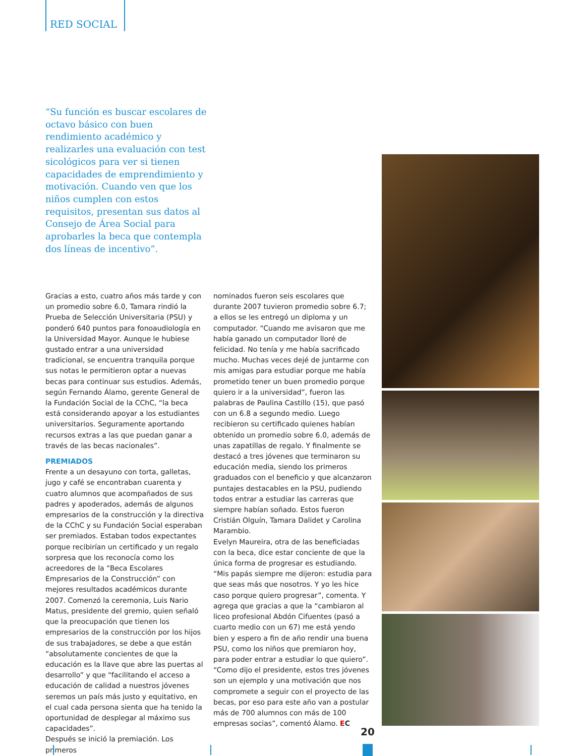RED SOCIAL
“Su función es buscar escolares de octavo básico con buen rendimiento académico y realizarles una evaluación con test sicológicos para ver si tienen capacidades de emprendimiento y motivación. Cuando ven que los niños cumplen con estos requisitos, presentan sus datos al Consejo de Área Social para aprobarles la beca que contempla dos líneas de incentivo”.
Gracias a esto, cuatro años más tarde y con un promedio sobre 6.0, Tamara rindió la Prueba de Selección Universitaria (PSU) y ponderó 640 puntos para fonoaudiología en la Universidad Mayor. Aunque le hubiese gustado entrar a una universidad tradicional, se encuentra tranquila porque sus notas le permitieron optar a nuevas becas para continuar sus estudios. Además, según Fernando Álamo, gerente General de la Fundación Social de la CChC, “la beca está considerando apoyar a los estudiantes universitarios. Seguramente aportando recursos extras a las que puedan ganar a través de las becas nacionales”.
PREMIADOS
Frente a un desayuno con torta, galletas, jugo y café se encontraban cuarenta y cuatro alumnos que acompañados de sus padres y apoderados, además de algunos empresarios de la construcción y la directiva de la CChC y su Fundación Social esperaban ser premiados. Estaban todos expectantes porque recibirían un certificado y un regalo sorpresa que los reconocía como los acreedores de la “Beca Escolares Empresarios de la Construcción” con mejores resultados académicos durante 2007. Comenzó la ceremonia, Luis Nario Matus, presidente del gremio, quien señaló que la preocupación que tienen los empresarios de la construcción por los hijos de sus trabajadores, se debe a que están “absolutamente concientes de que la educación es la llave que abre las puertas al desarrollo” y que “facilitando el acceso a educación de calidad a nuestros jóvenes seremos un país más justo y equitativo, en el cual cada persona sienta que ha tenido la oportunidad de desplegar al máximo sus capacidades”.
Después se inició la premiación. Los primeros
nominados fueron seis escolares que durante 2007 tuvieron promedio sobre 6.7; a ellos se les entregó un diploma y un computador. “Cuando me avisaron que me había ganado un computador lloré de felicidad. No tenía y me había sacrificado mucho. Muchas veces dejé de juntarme con mis amigas para estudiar porque me había prometido tener un buen promedio porque quiero ir a la universidad”, fueron las palabras de Paulina Castillo (15), que pasó con un 6.8 a segundo medio. Luego recibieron su certificado quienes habían obtenido un promedio sobre 6.0, además de unas zapatillas de regalo. Y finalmente se destacó a tres jóvenes que terminaron su educación media, siendo los primeros graduados con el beneficio y que alcanzaron puntajes destacables en la PSU, pudiendo todos entrar a estudiar las carreras que siempre habían soñado. Estos fueron Cristián Olguín, Tamara Dalidet y Carolina Marambio.
Evelyn Maureira, otra de las beneficiadas con la beca, dice estar conciente de que la única forma de progresar es estudiando. “Mis papás siempre me dijeron: estudia para que seas más que nosotros. Y yo les hice caso porque quiero progresar”, comenta. Y agrega que gracias a que la “cambiaron al liceo profesional Abdón Cifuentes (pasó a cuarto medio con un 67) me está yendo bien y espero a fin de año rendir una buena PSU, como los niños que premiaron hoy, para poder entrar a estudiar lo que quiero”.
“Como dijo el presidente, estos tres jóvenes son un ejemplo y una motivación que nos compromete a seguir con el proyecto de las becas, por eso para este año van a postular más de 700 alumnos con más de 100 empresas socias”, comentó Álamo. EC
20